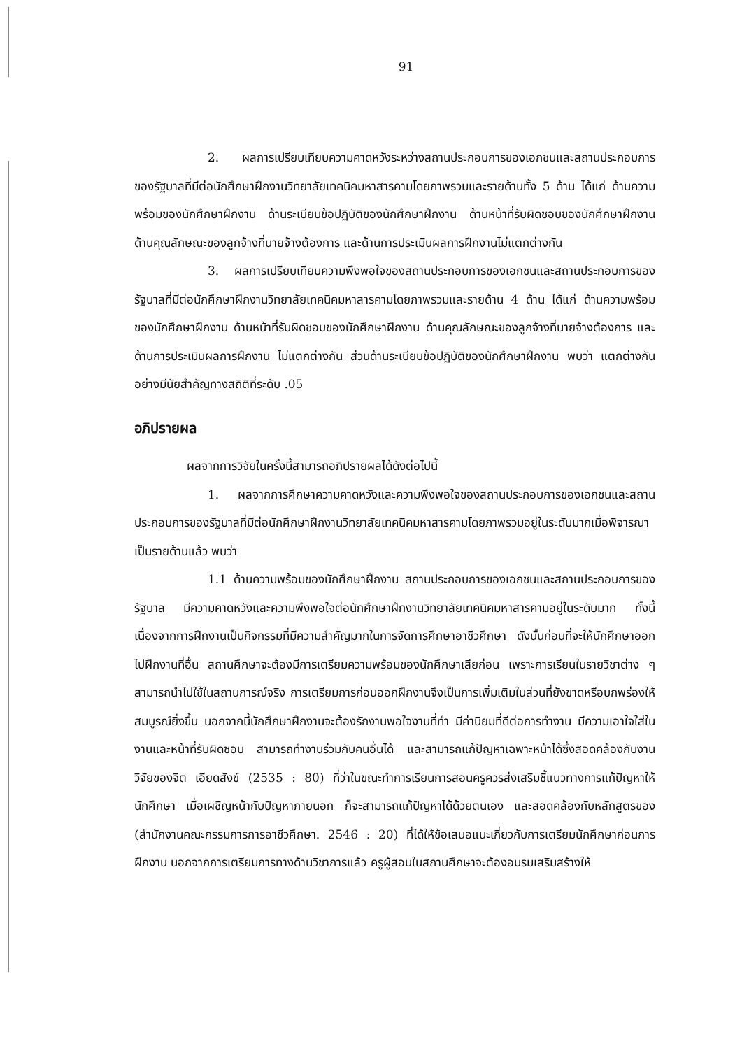91
2. ผลการเปรียบเทียบความคาดหวังระหว่างสถานประกอบการของเอกชนและสถานประกอบการของรัฐบาลที่มีต่อนักศึกษาฝึกงานวิทยาลัยเทคนิคมหาสารคามโดยภาพรวมและรายด้านทั้ง 5 ด้าน ได้แก่ ด้านความพร้อมของนักศึกษาฝึกงาน ด้านระเบียบข้อปฏิบัติของนักศึกษาฝึกงาน ด้านหน้าที่รับผิดชอบของนักศึกษาฝึกงาน ด้านคุณลักษณะของลูกจ้างที่นายจ้างต้องการ และด้านการประเมินผลการฝึกงานไม่แตกต่างกัน
3. ผลการเปรียบเทียบความพึงพอใจของสถานประกอบการของเอกชนและสถานประกอบการของรัฐบาลที่มีต่อนักศึกษาฝึกงานวิทยาลัยเทคนิคมหาสารคามโดยภาพรวมและรายด้าน 4 ด้าน ได้แก่ ด้านความพร้อมของนักศึกษาฝึกงาน ด้านหน้าที่รับผิดชอบของนักศึกษาฝึกงาน ด้านคุณลักษณะของลูกจ้างที่นายจ้างต้องการ และด้านการประเมินผลการฝึกงาน ไม่แตกต่างกัน ส่วนด้านระเบียบข้อปฏิบัติของนักศึกษาฝึกงาน พบว่า แตกต่างกันอย่างมีนัยสำคัญทางสถิติที่ระดับ .05
อภิปรายผล
ผลจากการวิจัยในครั้งนี้สามารถอภิปรายผลได้ดังต่อไปนี้
1. ผลจากการศึกษาความคาดหวังและความพึงพอใจของสถานประกอบการของเอกชนและสถานประกอบการของรัฐบาลที่มีต่อนักศึกษาฝึกงานวิทยาลัยเทคนิคมหาสารคามโดยภาพรวมอยู่ในระดับมากเมื่อพิจารณาเป็นรายด้านแล้ว พบว่า
1.1 ด้านความพร้อมของนักศึกษาฝึกงาน สถานประกอบการของเอกชนและสถานประกอบการของรัฐบาล มีความคาดหวังและความพึงพอใจต่อนักศึกษาฝึกงานวิทยาลัยเทคนิคมหาสารคามอยู่ในระดับมาก ทั้งนี้เนื่องจากการฝึกงานเป็นกิจกรรมที่มีความสำคัญมากในการจัดการศึกษาอาชีวศึกษา ดังนั้นก่อนที่จะให้นักศึกษาออกไปฝึกงานที่อื่น สถานศึกษาจะต้องมีการเตรียมความพร้อมของนักศึกษาเสียก่อน เพราะการเรียนในรายวิชาต่าง ๆ สามารถนำไปใช้ในสถานการณ์จริง การเตรียมการก่อนออกฝึกงานจึงเป็นการเพิ่มเติมในส่วนที่ยังขาดหรือบกพร่องให้สมบูรณ์ยิ่งขึ้น นอกจากนี้นักศึกษาฝึกงานจะต้องรักงานพอใจงานที่ทำ มีค่านิยมที่ดีต่อการทำงาน มีความเอาใจใส่ในงานและหน้าที่รับผิดชอบ สามารถทำงานร่วมกับคนอื่นได้ และสามารถแก้ปัญหาเฉพาะหน้าได้ซึ่งสอดคล้องกับงานวิจัยของจิต เอียดสังข์ (2535 : 80) ที่ว่าในขณะทำการเรียนการสอนครูควรส่งเสริมชี้แนวทางการแก้ปัญหาให้นักศึกษา เมื่อเผชิญหน้ากับปัญหาภายนอก ก็จะสามารถแก้ปัญหาได้ด้วยตนเอง และสอดคล้องกับหลักสูตรของ (สำนักงานคณะกรรมการการอาชีวศึกษา. 2546 : 20) ที่ได้ให้ข้อเสนอแนะเกี่ยวกับการเตรียมนักศึกษาก่อนการฝึกงาน นอกจากการเตรียมการทางด้านวิชาการแล้ว ครูผู้สอนในสถานศึกษาจะต้องอบรมเสริมสร้างให้